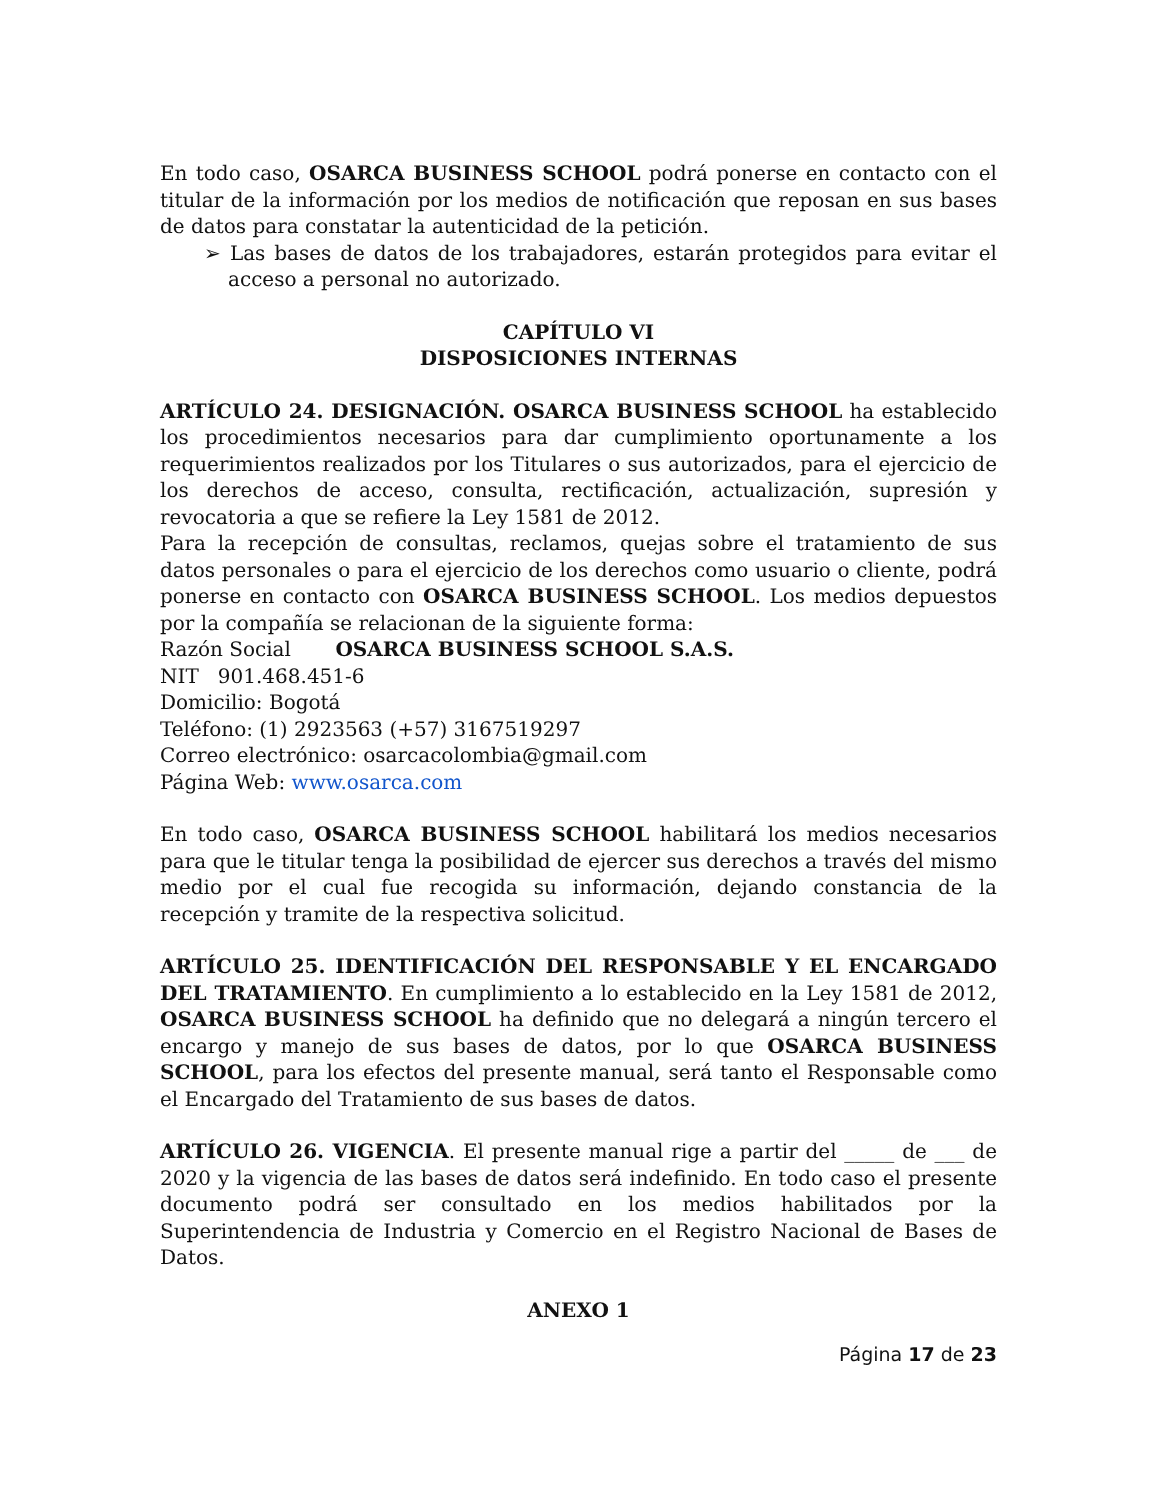En todo caso, OSARCA BUSINESS SCHOOL podrá ponerse en contacto con el titular de la información por los medios de notificación que reposan en sus bases de datos para constatar la autenticidad de la petición.
➢ Las bases de datos de los trabajadores, estarán protegidos para evitar el acceso a personal no autorizado.
CAPÍTULO VI
DISPOSICIONES INTERNAS
ARTÍCULO 24. DESIGNACIÓN. OSARCA BUSINESS SCHOOL ha establecido los procedimientos necesarios para dar cumplimiento oportunamente a los requerimientos realizados por los Titulares o sus autorizados, para el ejercicio de los derechos de acceso, consulta, rectificación, actualización, supresión y revocatoria a que se refiere la Ley 1581 de 2012.
Para la recepción de consultas, reclamos, quejas sobre el tratamiento de sus datos personales o para el ejercicio de los derechos como usuario o cliente, podrá ponerse en contacto con OSARCA BUSINESS SCHOOL. Los medios depuestos por la compañía se relacionan de la siguiente forma:
Razón Social OSARCA BUSINESS SCHOOL S.A.S.
NIT 901.468.451-6
Domicilio: Bogotá
Teléfono: (1) 2923563 (+57) 3167519297
Correo electrónico: osarcacolombia@gmail.com
Página Web: www.osarca.com
En todo caso, OSARCA BUSINESS SCHOOL habilitará los medios necesarios para que le titular tenga la posibilidad de ejercer sus derechos a través del mismo medio por el cual fue recogida su información, dejando constancia de la recepción y tramite de la respectiva solicitud.
ARTÍCULO 25. IDENTIFICACIÓN DEL RESPONSABLE Y EL ENCARGADO DEL TRATAMIENTO. En cumplimiento a lo establecido en la Ley 1581 de 2012, OSARCA BUSINESS SCHOOL ha definido que no delegará a ningún tercero el encargo y manejo de sus bases de datos, por lo que OSARCA BUSINESS SCHOOL, para los efectos del presente manual, será tanto el Responsable como el Encargado del Tratamiento de sus bases de datos.
ARTÍCULO 26. VIGENCIA. El presente manual rige a partir del _____ de ___ de 2020 y la vigencia de las bases de datos será indefinido. En todo caso el presente documento podrá ser consultado en los medios habilitados por la Superintendencia de Industria y Comercio en el Registro Nacional de Bases de Datos.
ANEXO 1
Página 17 de 23